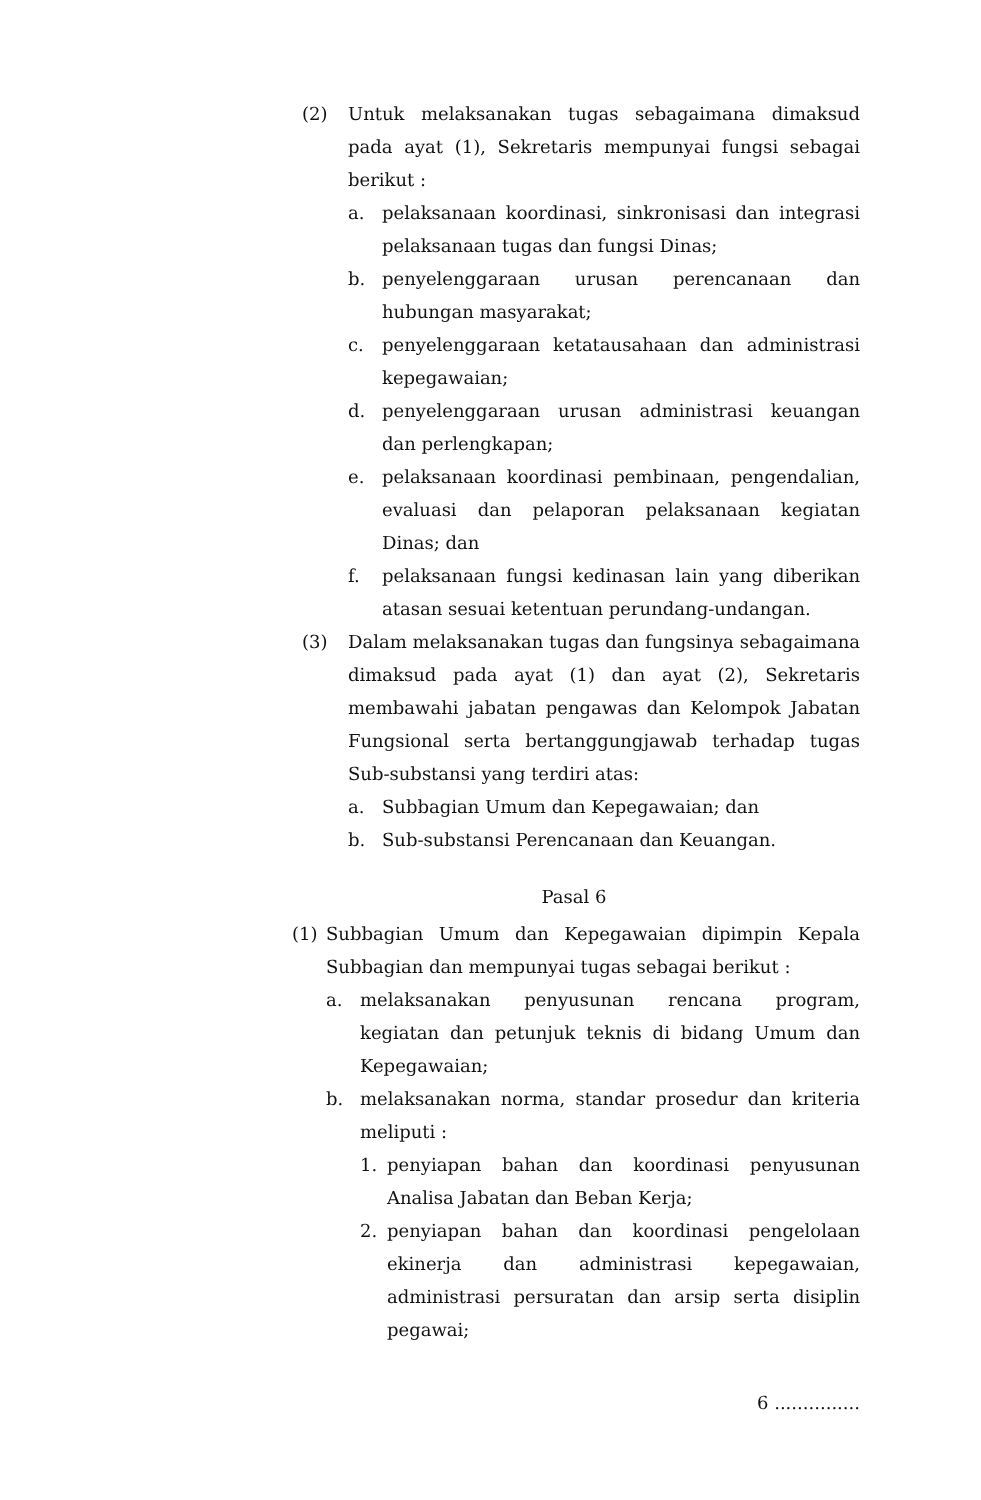(2) Untuk melaksanakan tugas sebagaimana dimaksud pada ayat (1), Sekretaris mempunyai fungsi sebagai berikut :
a. pelaksanaan koordinasi, sinkronisasi dan integrasi pelaksanaan tugas dan fungsi Dinas;
b. penyelenggaraan urusan perencanaan dan hubungan masyarakat;
c. penyelenggaraan ketatausahaan dan administrasi kepegawaian;
d. penyelenggaraan urusan administrasi keuangan dan perlengkapan;
e. pelaksanaan koordinasi pembinaan, pengendalian, evaluasi dan pelaporan pelaksanaan kegiatan Dinas; dan
f. pelaksanaan fungsi kedinasan lain yang diberikan atasan sesuai ketentuan perundang-undangan.
(3) Dalam melaksanakan tugas dan fungsinya sebagaimana dimaksud pada ayat (1) dan ayat (2), Sekretaris membawahi jabatan pengawas dan Kelompok Jabatan Fungsional serta bertanggungjawab terhadap tugas Sub-substansi yang terdiri atas:
a. Subbagian Umum dan Kepegawaian; dan
b. Sub-substansi Perencanaan dan Keuangan.
Pasal 6
(1) Subbagian Umum dan Kepegawaian dipimpin Kepala Subbagian dan mempunyai tugas sebagai berikut :
a. melaksanakan penyusunan rencana program, kegiatan dan petunjuk teknis di bidang Umum dan Kepegawaian;
b. melaksanakan norma, standar prosedur dan kriteria meliputi :
1. penyiapan bahan dan koordinasi penyusunan Analisa Jabatan dan Beban Kerja;
2. penyiapan bahan dan koordinasi pengelolaan ekinerja dan administrasi kepegawaian, administrasi persuratan dan arsip serta disiplin pegawai;
6 ...............